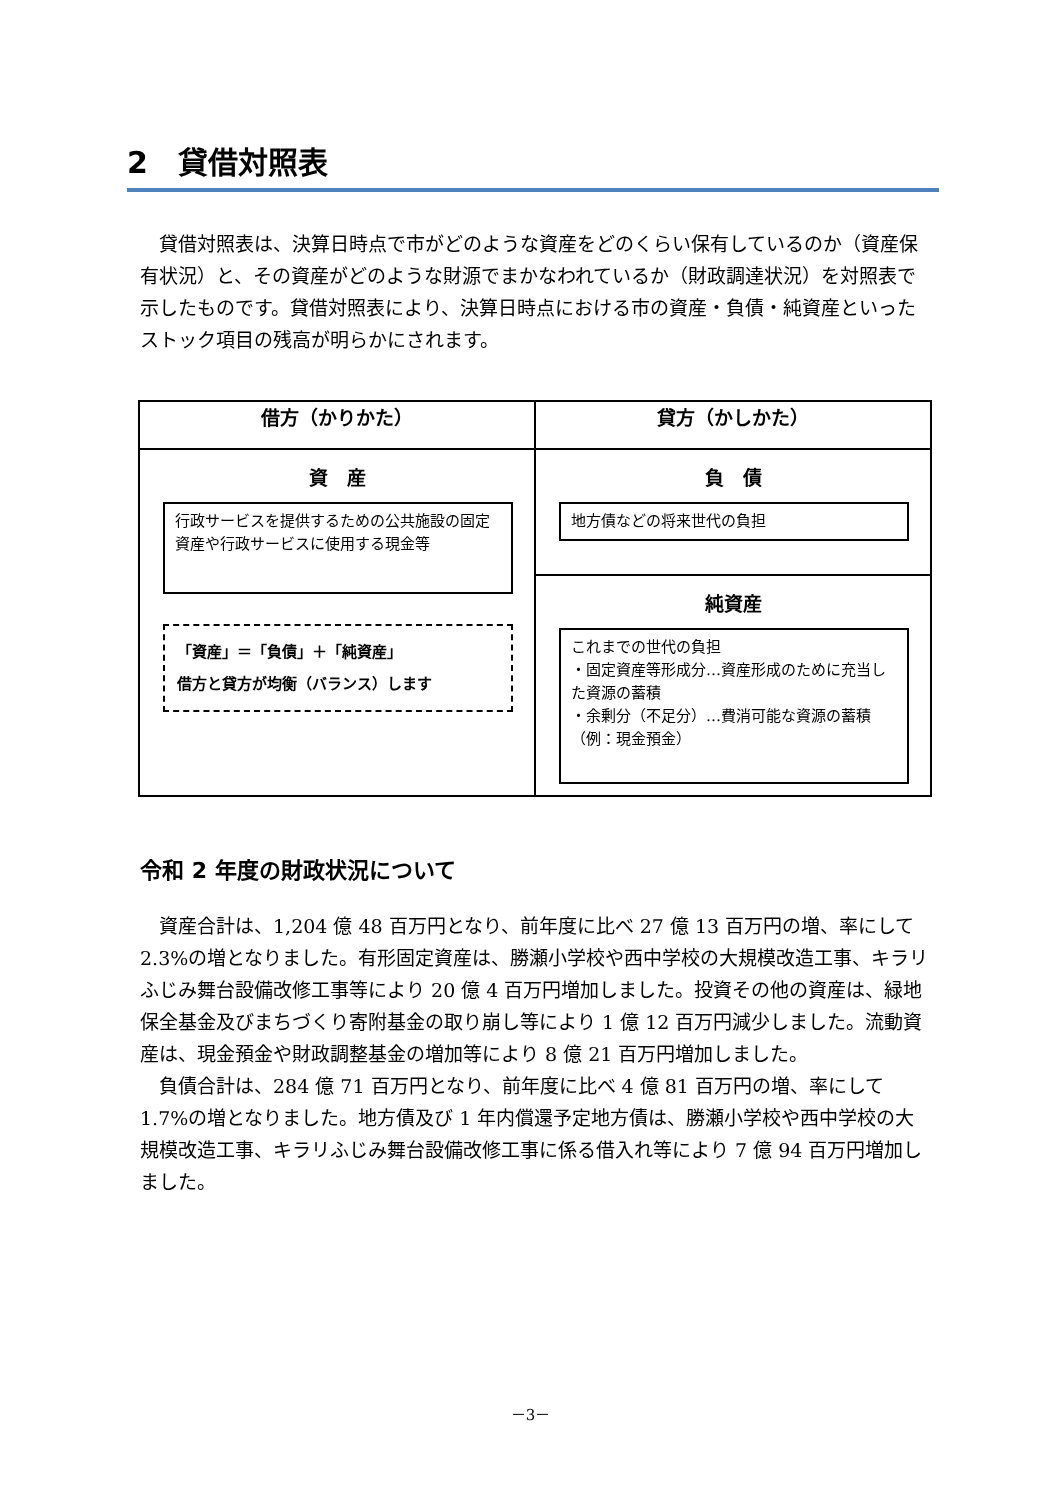2　貸借対照表
　貸借対照表は、決算日時点で市がどのような資産をどのくらい保有しているのか（資産保有状況）と、その資産がどのような財源でまかなわれているか（財政調達状況）を対照表で示したものです。貸借対照表により、決算日時点における市の資産・負債・純資産といったストック項目の残高が明らかにされます。
| 借方（かりかた） | 貸方（かしかた） |
| --- | --- |
| 資 産 行政サービスを提供するための公共施設の固定資産や行政サービスに使用する現金等 「資産」＝「負債」＋「純資産」 借方と貸方が均衡（バランス）します | 負 債 地方債などの将来世代の負担 |
| | 純資産 これまでの世代の負担 ・固定資産等形成分…資産形成のために充当した資源の蓄積 ・余剰分（不足分）…費消可能な資源の蓄積（例：現金預金） |
令和 2 年度の財政状況について
　資産合計は、1,204 億 48 百万円となり、前年度に比べ 27 億 13 百万円の増、率にして 2.3%の増となりました。有形固定資産は、勝瀬小学校や西中学校の大規模改造工事、キラリふじみ舞台設備改修工事等により 20 億 4 百万円増加しました。投資その他の資産は、緑地保全基金及びまちづくり寄附基金の取り崩し等により 1 億 12 百万円減少しました。流動資産は、現金預金や財政調整基金の増加等により 8 億 21 百万円増加しました。
　負債合計は、284 億 71 百万円となり、前年度に比べ 4 億 81 百万円の増、率にして 1.7%の増となりました。地方債及び 1 年内償還予定地方債は、勝瀬小学校や西中学校の大規模改造工事、キラリふじみ舞台設備改修工事に係る借入れ等により 7 億 94 百万円増加しました。
－3－